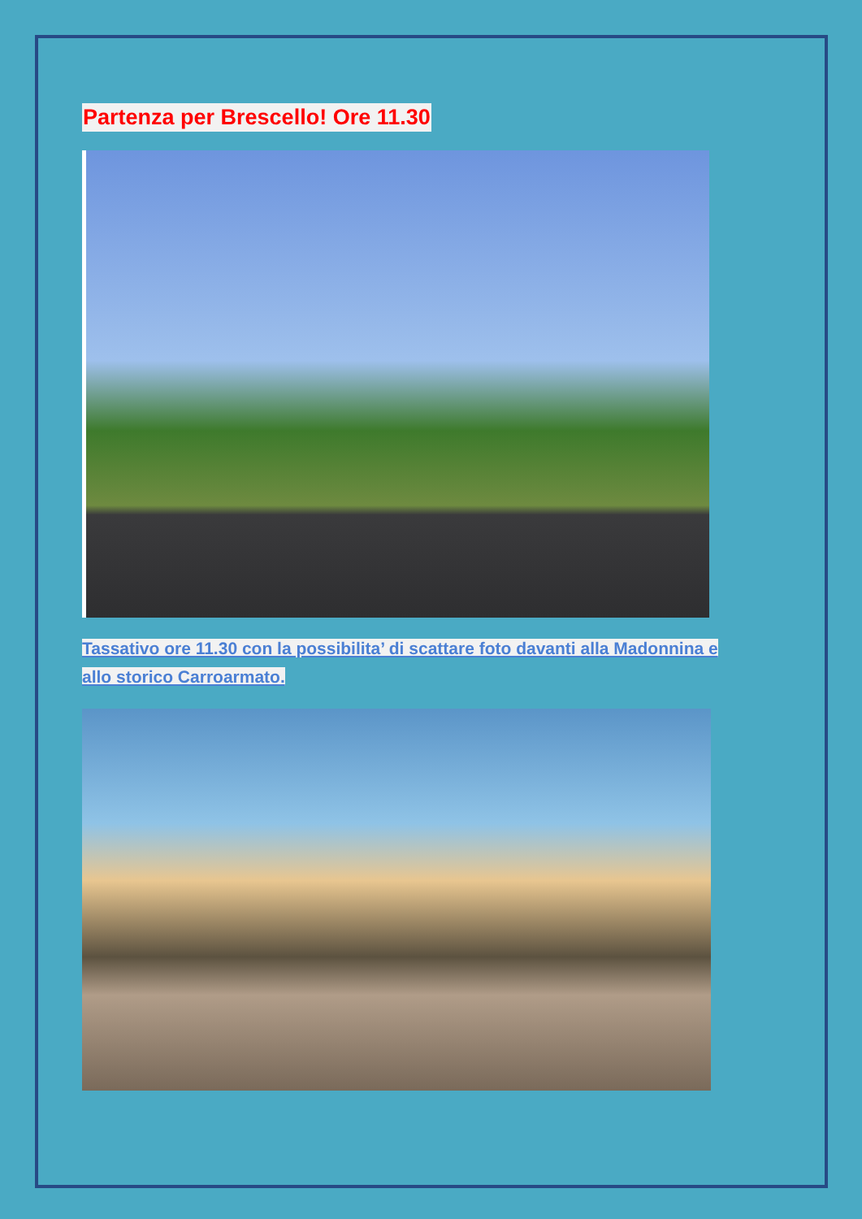Partenza per Brescello! Ore 11.30
Tassativo ore 11.30 con la possibilita’ di scattare foto davanti alla Madonnina e allo storico Carroarmato.